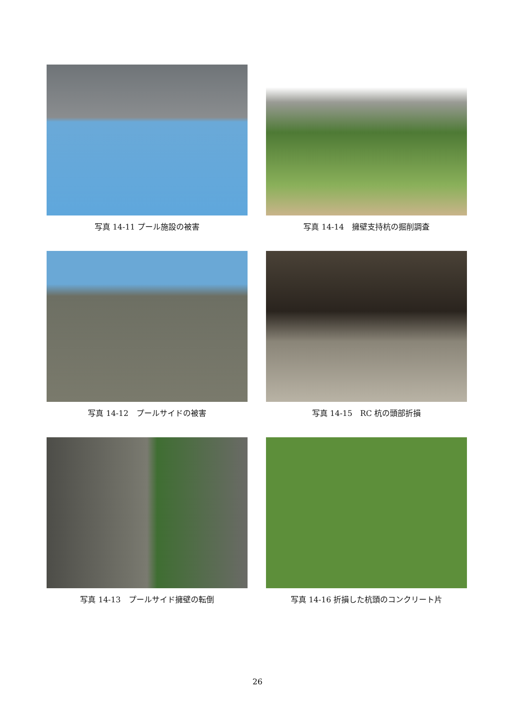写真 14-11 プール施設の被害
写真 14-14　擁壁支持杭の掘削調査
写真 14-12　プールサイドの被害
写真 14-15　RC 杭の頭部折損
写真 14-13　プールサイド擁壁の転倒
写真 14-16 折損した杭頭のコンクリート片
26